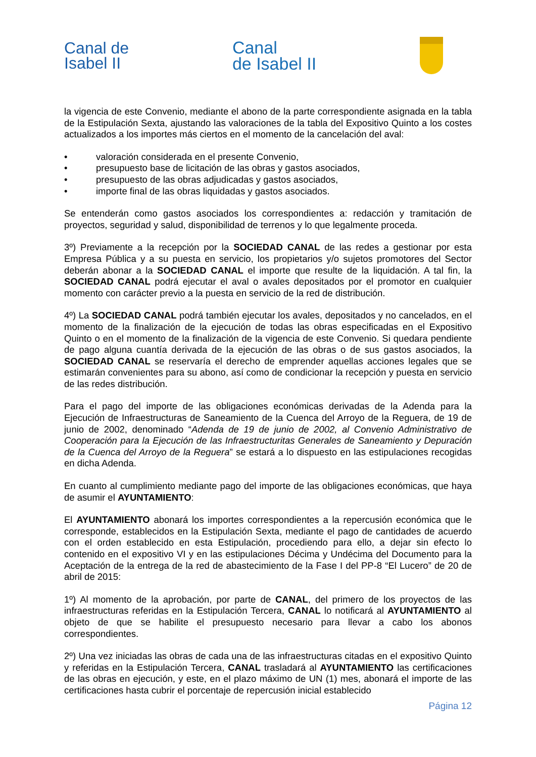Canal de
Isabel II
Canal
de Isabel II
la vigencia de este Convenio, mediante el abono de la parte correspondiente asignada en la tabla de la Estipulación Sexta, ajustando las valoraciones de la tabla del Expositivo Quinto a los costes actualizados a los importes más ciertos en el momento de la cancelación del aval:
• valoración considerada en el presente Convenio,
• presupuesto base de licitación de las obras y gastos asociados,
• presupuesto de las obras adjudicadas y gastos asociados,
• importe final de las obras liquidadas y gastos asociados.
Se entenderán como gastos asociados los correspondientes a: redacción y tramitación de proyectos, seguridad y salud, disponibilidad de terrenos y lo que legalmente proceda.
3º) Previamente a la recepción por la SOCIEDAD CANAL de las redes a gestionar por esta Empresa Pública y a su puesta en servicio, los propietarios y/o sujetos promotores del Sector deberán abonar a la SOCIEDAD CANAL el importe que resulte de la liquidación. A tal fin, la SOCIEDAD CANAL podrá ejecutar el aval o avales depositados por el promotor en cualquier momento con carácter previo a la puesta en servicio de la red de distribución.
4º) La SOCIEDAD CANAL podrá también ejecutar los avales, depositados y no cancelados, en el momento de la finalización de la ejecución de todas las obras especificadas en el Expositivo Quinto o en el momento de la finalización de la vigencia de este Convenio. Si quedara pendiente de pago alguna cuantía derivada de la ejecución de las obras o de sus gastos asociados, la SOCIEDAD CANAL se reservaría el derecho de emprender aquellas acciones legales que se estimarán convenientes para su abono, así como de condicionar la recepción y puesta en servicio de las redes distribución.
Para el pago del importe de las obligaciones económicas derivadas de la Adenda para la Ejecución de Infraestructuras de Saneamiento de la Cuenca del Arroyo de la Reguera, de 19 de junio de 2002, denominado “Adenda de 19 de junio de 2002, al Convenio Administrativo de Cooperación para la Ejecución de las Infraestructuritas Generales de Saneamiento y Depuración de la Cuenca del Arroyo de la Reguera” se estará a lo dispuesto en las estipulaciones recogidas en dicha Adenda.
En cuanto al cumplimiento mediante pago del importe de las obligaciones económicas, que haya de asumir el AYUNTAMIENTO:
El AYUNTAMIENTO abonará los importes correspondientes a la repercusión económica que le corresponde, establecidos en la Estipulación Sexta, mediante el pago de cantidades de acuerdo con el orden establecido en esta Estipulación, procediendo para ello, a dejar sin efecto lo contenido en el expositivo VI y en las estipulaciones Décima y Undécima del Documento para la Aceptación de la entrega de la red de abastecimiento de la Fase I del PP-8 “El Lucero” de 20 de abril de 2015:
1º) Al momento de la aprobación, por parte de CANAL, del primero de los proyectos de las infraestructuras referidas en la Estipulación Tercera, CANAL lo notificará al AYUNTAMIENTO al objeto de que se habilite el presupuesto necesario para llevar a cabo los abonos correspondientes.
2º) Una vez iniciadas las obras de cada una de las infraestructuras citadas en el expositivo Quinto y referidas en la Estipulación Tercera, CANAL trasladará al AYUNTAMIENTO las certificaciones de las obras en ejecución, y este, en el plazo máximo de UN (1) mes, abonará el importe de las certificaciones hasta cubrir el porcentaje de repercusión inicial establecido
Página 12